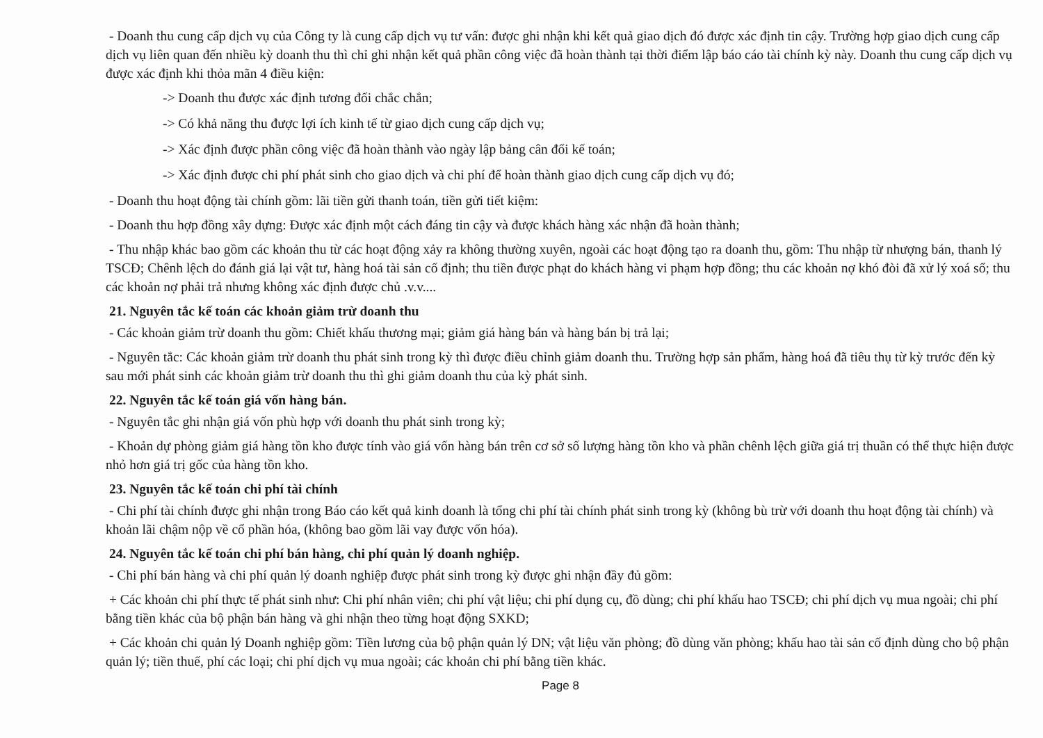- Doanh thu cung cấp dịch vụ của Công ty là cung cấp dịch vụ tư vấn: được ghi nhận khi kết quả giao dịch đó được xác định tin cậy. Trường hợp giao dịch cung cấp dịch vụ liên quan đến nhiều kỳ doanh thu thì chỉ ghi nhận kết quả phần công việc đã hoàn thành tại thời điểm lập báo cáo tài chính kỳ này. Doanh thu cung cấp dịch vụ được xác định khi thỏa mãn 4 điều kiện:
-> Doanh thu được xác định tương đối chắc chắn;
-> Có khả năng thu được lợi ích kinh tế từ giao dịch cung cấp dịch vụ;
-> Xác định được phần công việc đã hoàn thành vào ngày lập bảng cân đối kế toán;
-> Xác định được chi phí phát sinh cho giao dịch và chi phí để hoàn thành giao dịch cung cấp dịch vụ đó;
- Doanh thu hoạt động tài chính gồm: lãi tiền gửi thanh toán, tiền gửi tiết kiệm:
- Doanh thu hợp đồng xây dựng: Được xác định một cách đáng tin cậy và được khách hàng xác nhận đã hoàn thành;
- Thu nhập khác bao gồm các khoản thu từ các hoạt động xảy ra không thường xuyên, ngoài các hoạt động tạo ra doanh thu, gồm: Thu nhập từ nhượng bán, thanh lý TSCĐ; Chênh lệch do đánh giá lại vật tư, hàng hoá tài sản cố định; thu tiền được phạt do khách hàng vi phạm hợp đồng; thu các khoản nợ khó đòi đã xử lý xoá sổ; thu các khoản nợ phải trả nhưng không xác định được chủ .v.v....
21. Nguyên tắc kế toán các khoản giảm trừ doanh thu
- Các khoản giảm trừ doanh thu gồm: Chiết khấu thương mại; giảm giá hàng bán và hàng bán bị trả lại;
- Nguyên tắc: Các khoản giảm trừ doanh thu phát sinh trong kỳ thì được điều chỉnh giảm doanh thu. Trường hợp sản phẩm, hàng hoá đã tiêu thụ từ kỳ trước đến kỳ sau mới phát sinh các khoản giảm trừ doanh thu thì ghi giảm doanh thu của kỳ phát sinh.
22. Nguyên tắc kế toán giá vốn hàng bán.
- Nguyên tắc ghi nhận giá vốn phù hợp với doanh thu phát sinh trong kỳ;
- Khoản dự phòng giảm giá hàng tồn kho được tính vào giá vốn hàng bán trên cơ sở số lượng hàng tồn kho và phần chênh lệch giữa giá trị thuần có thể thực hiện được nhỏ hơn giá trị gốc của hàng tồn kho.
23. Nguyên tắc kế toán chi phí tài chính
- Chi phí tài chính được ghi nhận trong Báo cáo kết quả kinh doanh là tổng chi phí tài chính phát sinh trong kỳ (không bù trừ với doanh thu hoạt động tài chính) và khoản lãi chậm nộp về cổ phần hóa, (không bao gồm lãi vay được vốn hóa).
24. Nguyên tắc kế toán chi phí bán hàng, chi phí quản lý doanh nghiệp.
- Chi phí bán hàng và chi phí quản lý doanh nghiệp được phát sinh trong kỳ được ghi nhận đầy đủ gồm:
+ Các khoản chi phí thực tế phát sinh như: Chi phí nhân viên; chi phí vật liệu; chi phí dụng cụ, đồ dùng; chi phí khấu hao TSCĐ; chi phí dịch vụ mua ngoài; chi phí bằng tiền khác của bộ phận bán hàng và ghi nhận theo từng hoạt động SXKD;
+ Các khoản chi quản lý Doanh nghiệp gồm: Tiền lương của bộ phận quản lý DN; vật liệu văn phòng; đồ dùng văn phòng; khấu hao tài sản cố định dùng cho bộ phận quản lý; tiền thuế, phí các loại; chi phí dịch vụ mua ngoài; các khoản chi phí bằng tiền khác.
Page 8